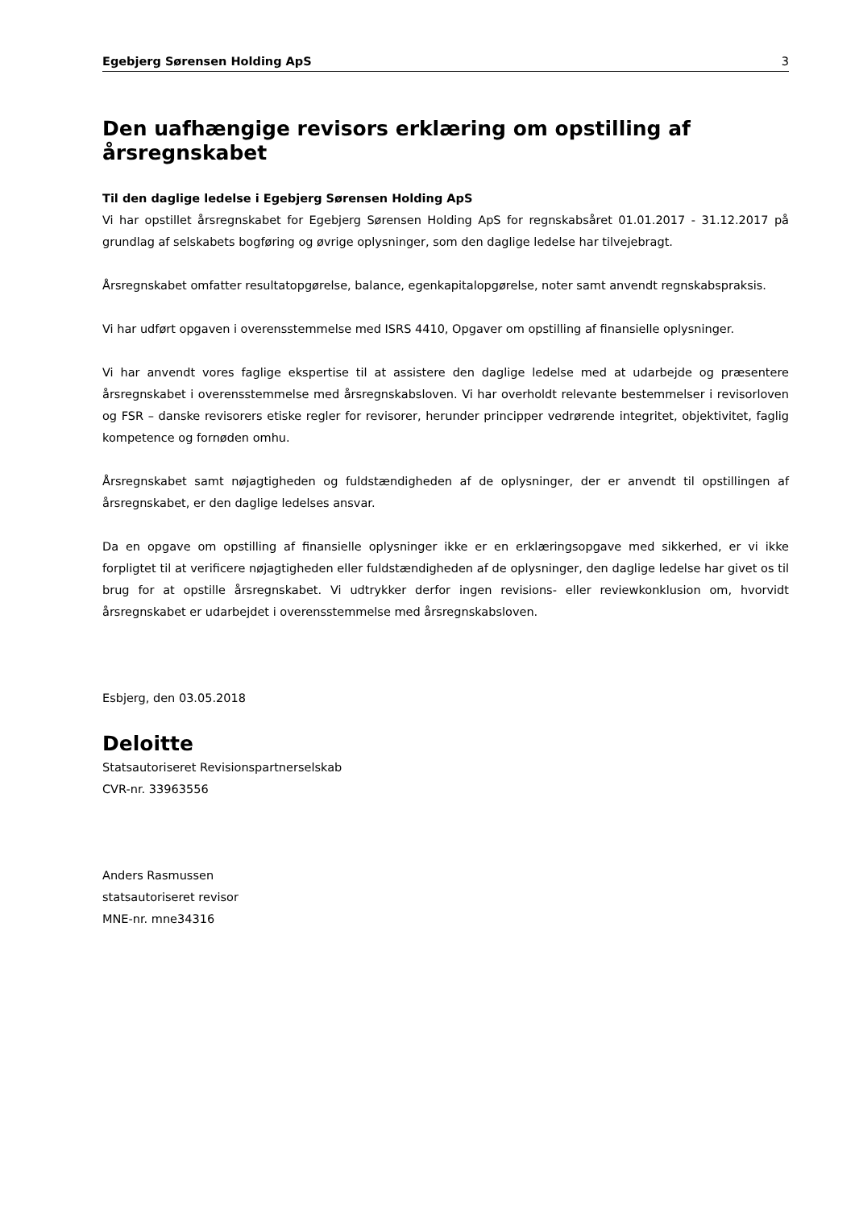Egebjerg Sørensen Holding ApS 3
Den uafhængige revisors erklæring om opstilling af årsregnskabet
Til den daglige ledelse i Egebjerg Sørensen Holding ApS
Vi har opstillet årsregnskabet for Egebjerg Sørensen Holding ApS for regnskabsåret 01.01.2017 - 31.12.2017 på grundlag af selskabets bogføring og øvrige oplysninger, som den daglige ledelse har tilvejebragt.
Årsregnskabet omfatter resultatopgørelse, balance, egenkapitalopgørelse, noter samt anvendt regnskabspraksis.
Vi har udført opgaven i overensstemmelse med ISRS 4410, Opgaver om opstilling af finansielle oplysninger.
Vi har anvendt vores faglige ekspertise til at assistere den daglige ledelse med at udarbejde og præsentere årsregnskabet i overensstemmelse med årsregnskabsloven. Vi har overholdt relevante bestemmelser i revisorloven og FSR – danske revisorers etiske regler for revisorer, herunder principper vedrørende integritet, objektivitet, faglig kompetence og fornøden omhu.
Årsregnskabet samt nøjagtigheden og fuldstændigheden af de oplysninger, der er anvendt til opstillingen af årsregnskabet, er den daglige ledelses ansvar.
Da en opgave om opstilling af finansielle oplysninger ikke er en erklæringsopgave med sikkerhed, er vi ikke forpligtet til at verificere nøjagtigheden eller fuldstændigheden af de oplysninger, den daglige ledelse har givet os til brug for at opstille årsregnskabet. Vi udtrykker derfor ingen revisions- eller reviewkonklusion om, hvorvidt årsregnskabet er udarbejdet i overensstemmelse med årsregnskabsloven.
Esbjerg, den 03.05.2018
Deloitte
Statsautoriseret Revisionspartnerselskab
CVR-nr. 33963556
Anders Rasmussen
statsautoriseret revisor
MNE-nr. mne34316